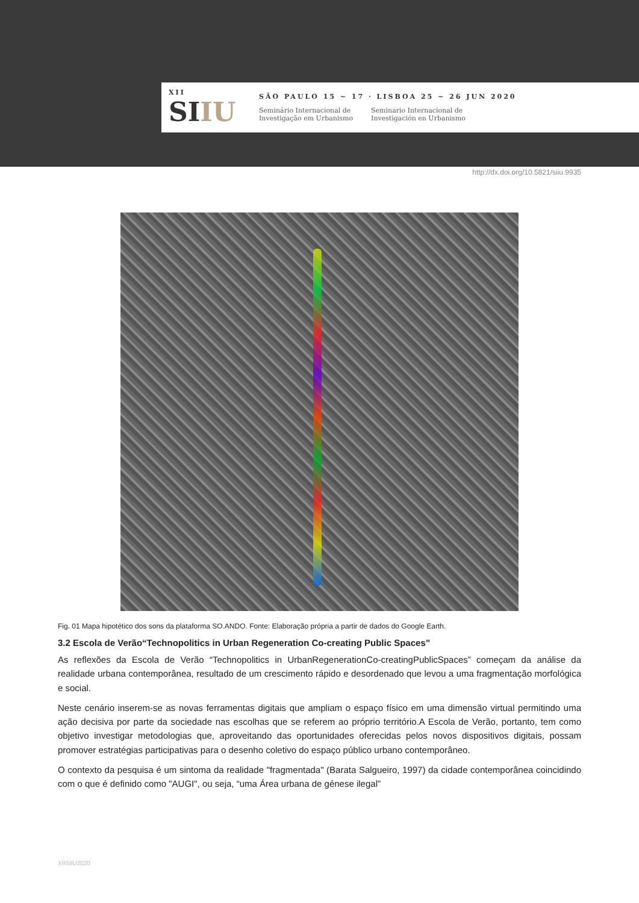XII
SIIU
SÃO PAULO 15 ~ 17 · LISBOA 25 ~ 26 JUN 2020
Seminário Internacional de
Investigação em Urbanismo
Seminario Internacional de
Investigación en Urbanismo
http://dx.doi.org/10.5821/siiu.9935
Fig. 01 Mapa hipotético dos sons da plataforma SO.ANDO. Fonte: Elaboração própria a partir de dados do Google Earth.
3.2 Escola de Verão“Technopolitics in Urban Regeneration Co-creating Public Spaces”
As reflexões da Escola de Verão “Technopolitics in UrbanRegenerationCo-creatingPublicSpaces” começam da análise da realidade urbana contemporânea, resultado de um crescimento rápido e desordenado que levou a uma fragmentação morfológica e social.
Neste cenário inserem-se as novas ferramentas digitais que ampliam o espaço físico em uma dimensão virtual permitindo uma ação decisiva por parte da sociedade nas escolhas que se referem ao próprio território.A Escola de Verão, portanto, tem como objetivo investigar metodologias que, aproveitando das oportunidades oferecidas pelos novos dispositivos digitais, possam promover estratégias participativas para o desenho coletivo do espaço público urbano contemporâneo.
O contexto da pesquisa é um sintoma da realidade "fragmentada" (Barata Salgueiro, 1997) da cidade contemporânea coincidindo com o que é definido como "AUGI", ou seja, “uma Área urbana de génese ilegal”
XIISIIU2020